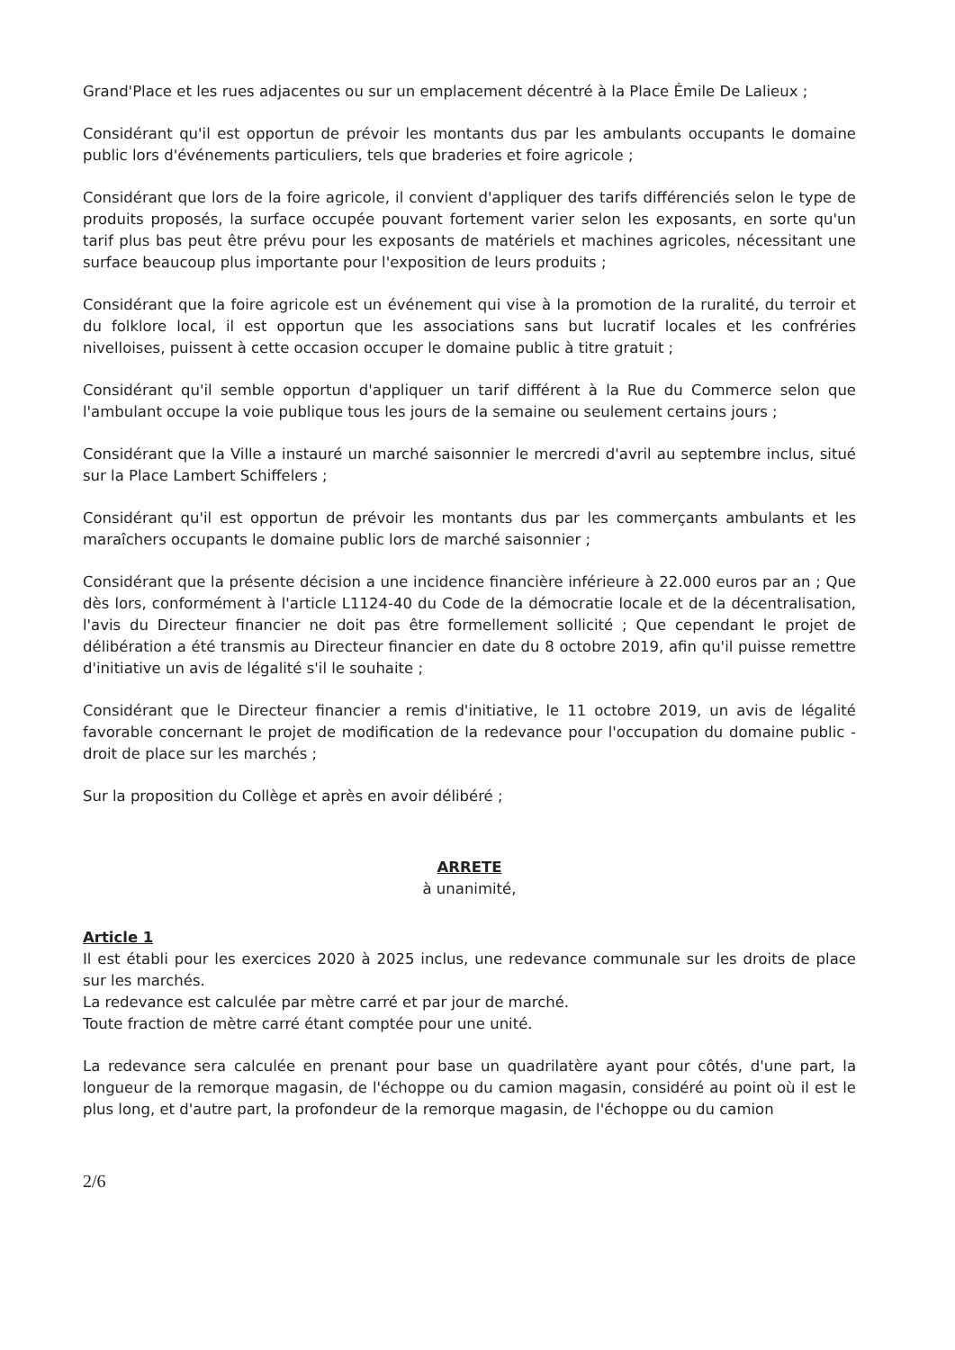Grand'Place et les rues adjacentes ou sur un emplacement décentré à la Place Émile De Lalieux ;
Considérant qu'il est opportun de prévoir les montants dus par les ambulants occupants le domaine public lors d'événements particuliers, tels que braderies et foire agricole ;
Considérant que lors de la foire agricole, il convient d'appliquer des tarifs différenciés selon le type de produits proposés, la surface occupée pouvant fortement varier selon les exposants, en sorte qu'un tarif plus bas peut être prévu pour les exposants de matériels et machines agricoles, nécessitant une surface beaucoup plus importante pour l'exposition de leurs produits ;
Considérant que la foire agricole est un événement qui vise à la promotion de la ruralité, du terroir et du folklore local, il est opportun que les associations sans but lucratif locales et les confréries nivelloises, puissent à cette occasion occuper le domaine public à titre gratuit ;
Considérant qu'il semble opportun d'appliquer un tarif différent à la Rue du Commerce selon que l'ambulant occupe la voie publique tous les jours de la semaine ou seulement certains jours ;
Considérant que la Ville a instauré un marché saisonnier le mercredi d'avril au septembre inclus, situé sur la Place Lambert Schiffelers ;
Considérant qu'il est opportun de prévoir les montants dus par les commerçants ambulants et les maraîchers occupants le domaine public lors de marché saisonnier ;
Considérant que la présente décision a une incidence financière inférieure à 22.000 euros par an ; Que dès lors, conformément à l'article L1124-40 du Code de la démocratie locale et de la décentralisation, l'avis du Directeur financier ne doit pas être formellement sollicité ; Que cependant le projet de délibération a été transmis au Directeur financier en date du 8 octobre 2019, afin qu'il puisse remettre d'initiative un avis de légalité s'il le souhaite ;
Considérant que le Directeur financier a remis d'initiative, le 11 octobre 2019, un avis de légalité favorable concernant le projet de modification de la redevance pour l'occupation du domaine public - droit de place sur les marchés ;
Sur la proposition du Collège et après en avoir délibéré ;
ARRETE
à unanimité,
Article 1
Il est établi pour les exercices 2020 à 2025 inclus, une redevance communale sur les droits de place sur les marchés.
La redevance est calculée par mètre carré et par jour de marché.
Toute fraction de mètre carré étant comptée pour une unité.
La redevance sera calculée en prenant pour base un quadrilatère ayant pour côtés, d'une part, la longueur de la remorque magasin, de l'échoppe ou du camion magasin, considéré au point où il est le plus long, et d'autre part, la profondeur de la remorque magasin, de l'échoppe ou du camion
2/6